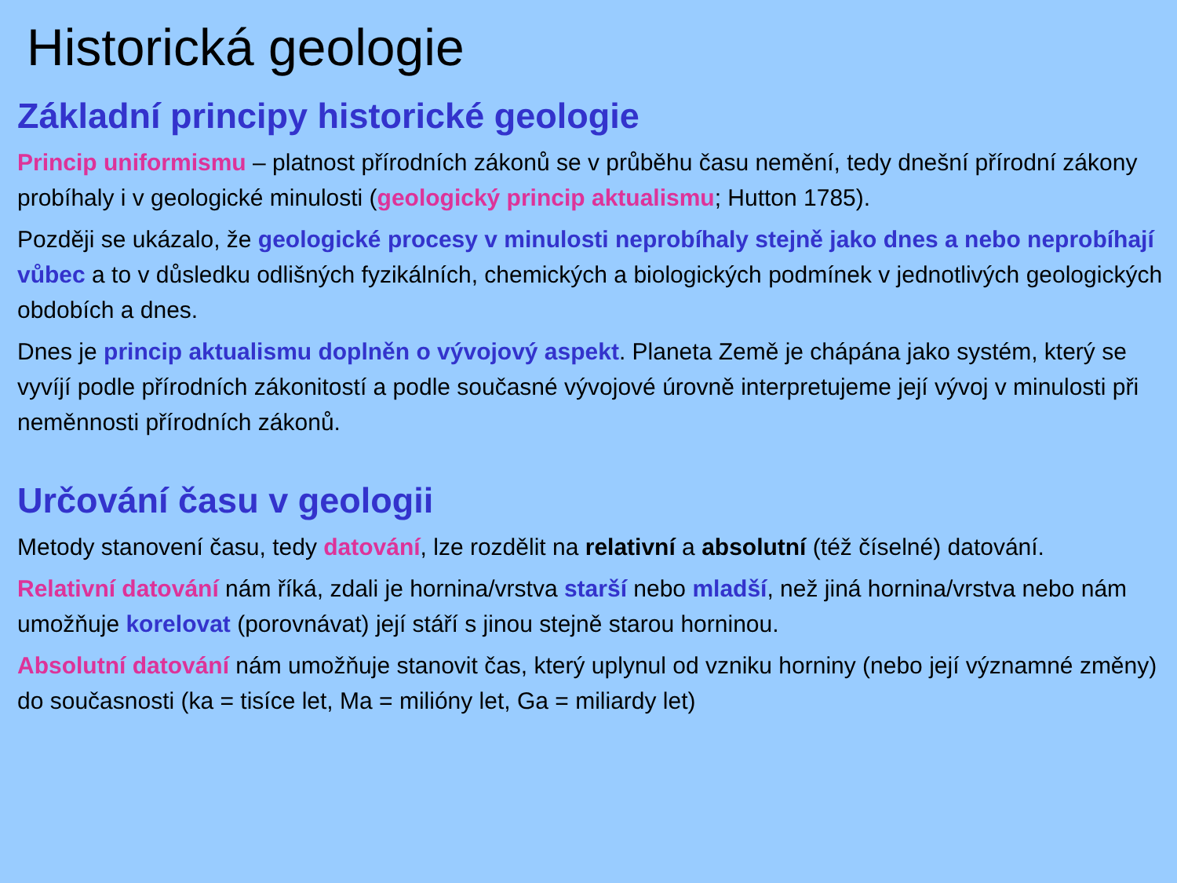Historická geologie
Základní principy historické geologie
Princip uniformismu – platnost přírodních zákonů se v průběhu času nemění, tedy dnešní přírodní zákony probíhaly i v geologické minulosti (geologický princip aktualismu; Hutton 1785).
Později se ukázalo, že geologické procesy v minulosti neprobíhaly stejně jako dnes a nebo neprobíhají vůbec a to v důsledku odlišných fyzikálních, chemických a biologických podmínek v jednotlivých geologických obdobích a dnes.
Dnes je princip aktualismu doplněn o vývojový aspekt. Planeta Země je chápána jako systém, který se vyvíjí podle přírodních zákonitostí a podle současné vývojové úrovně interpretujeme její vývoj v minulosti při neměnnosti přírodních zákonů.
Určování času v geologii
Metody stanovení času, tedy datování, lze rozdělit na relativní a absolutní (též číselné) datování.
Relativní datování nám říká, zdali je hornina/vrstva starší nebo mladší, než jiná hornina/vrstva nebo nám umožňuje korelovat (porovnávat) její stáří s jinou stejně starou horninou.
Absolutní datování nám umožňuje stanovit čas, který uplynul od vzniku horniny (nebo její významné změny) do současnosti (ka = tisíce let, Ma = milióny let, Ga = miliardy let)